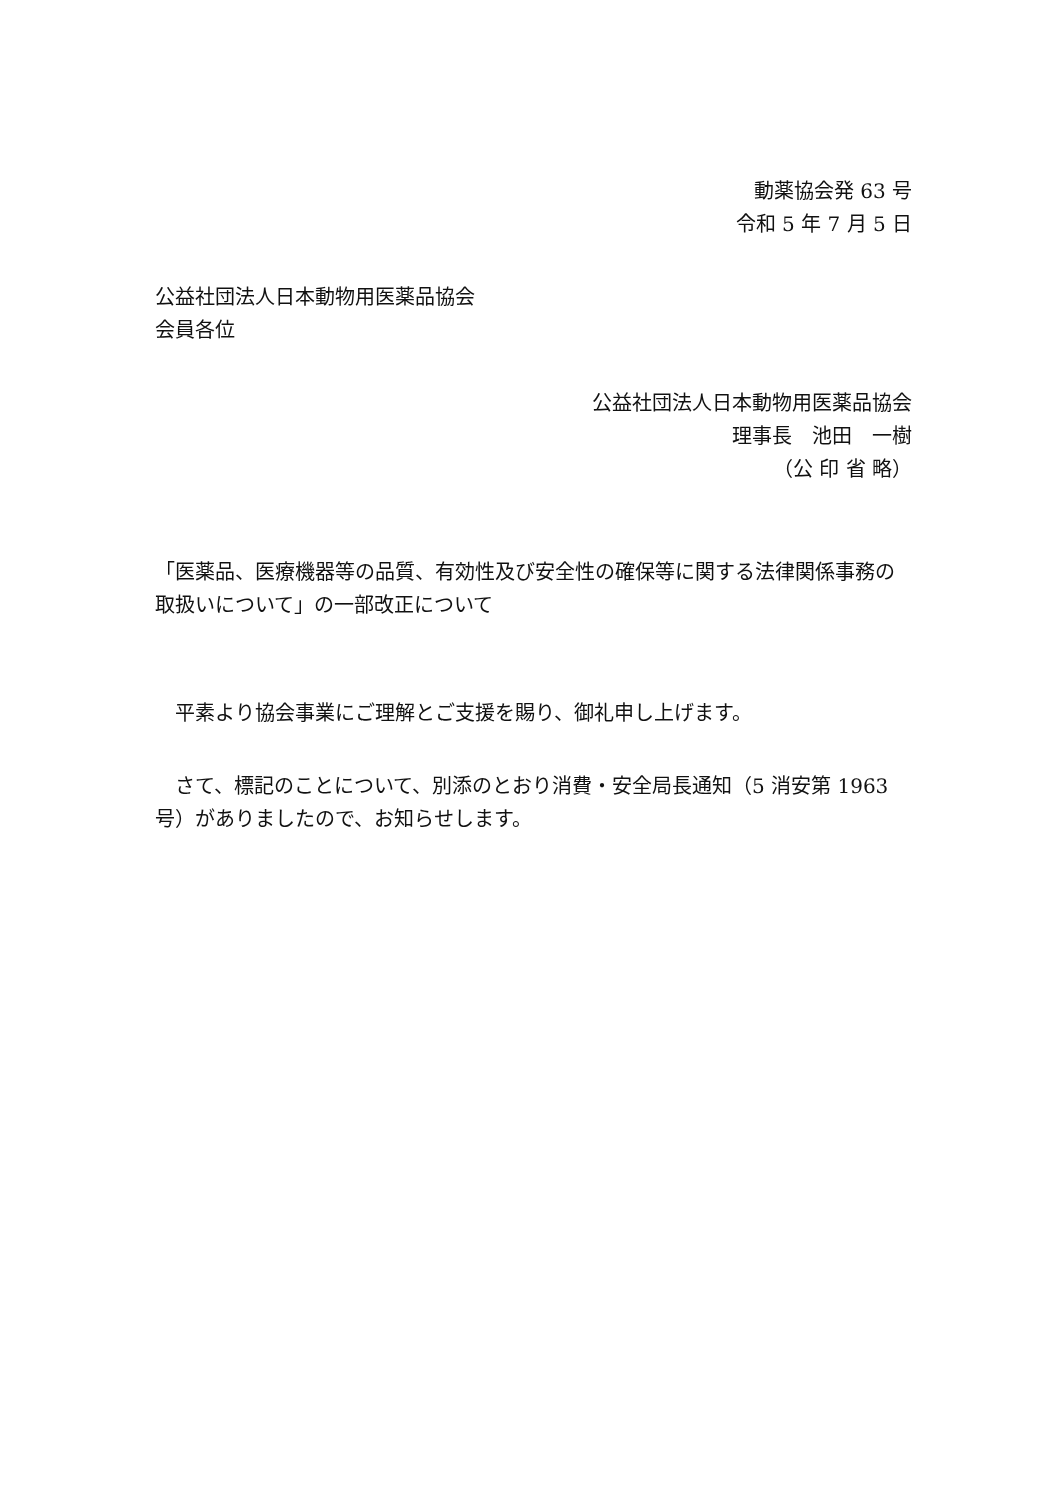動薬協会発 63 号
令和 5 年 7 月 5 日
公益社団法人日本動物用医薬品協会
会員各位
公益社団法人日本動物用医薬品協会
理事長　池田　一樹
（公 印 省 略）
「医薬品、医療機器等の品質、有効性及び安全性の確保等に関する法律関係事務の取扱いについて」の一部改正について
　平素より協会事業にご理解とご支援を賜り、御礼申し上げます。
　さて、標記のことについて、別添のとおり消費・安全局長通知（5 消安第 1963 号）がありましたので、お知らせします。